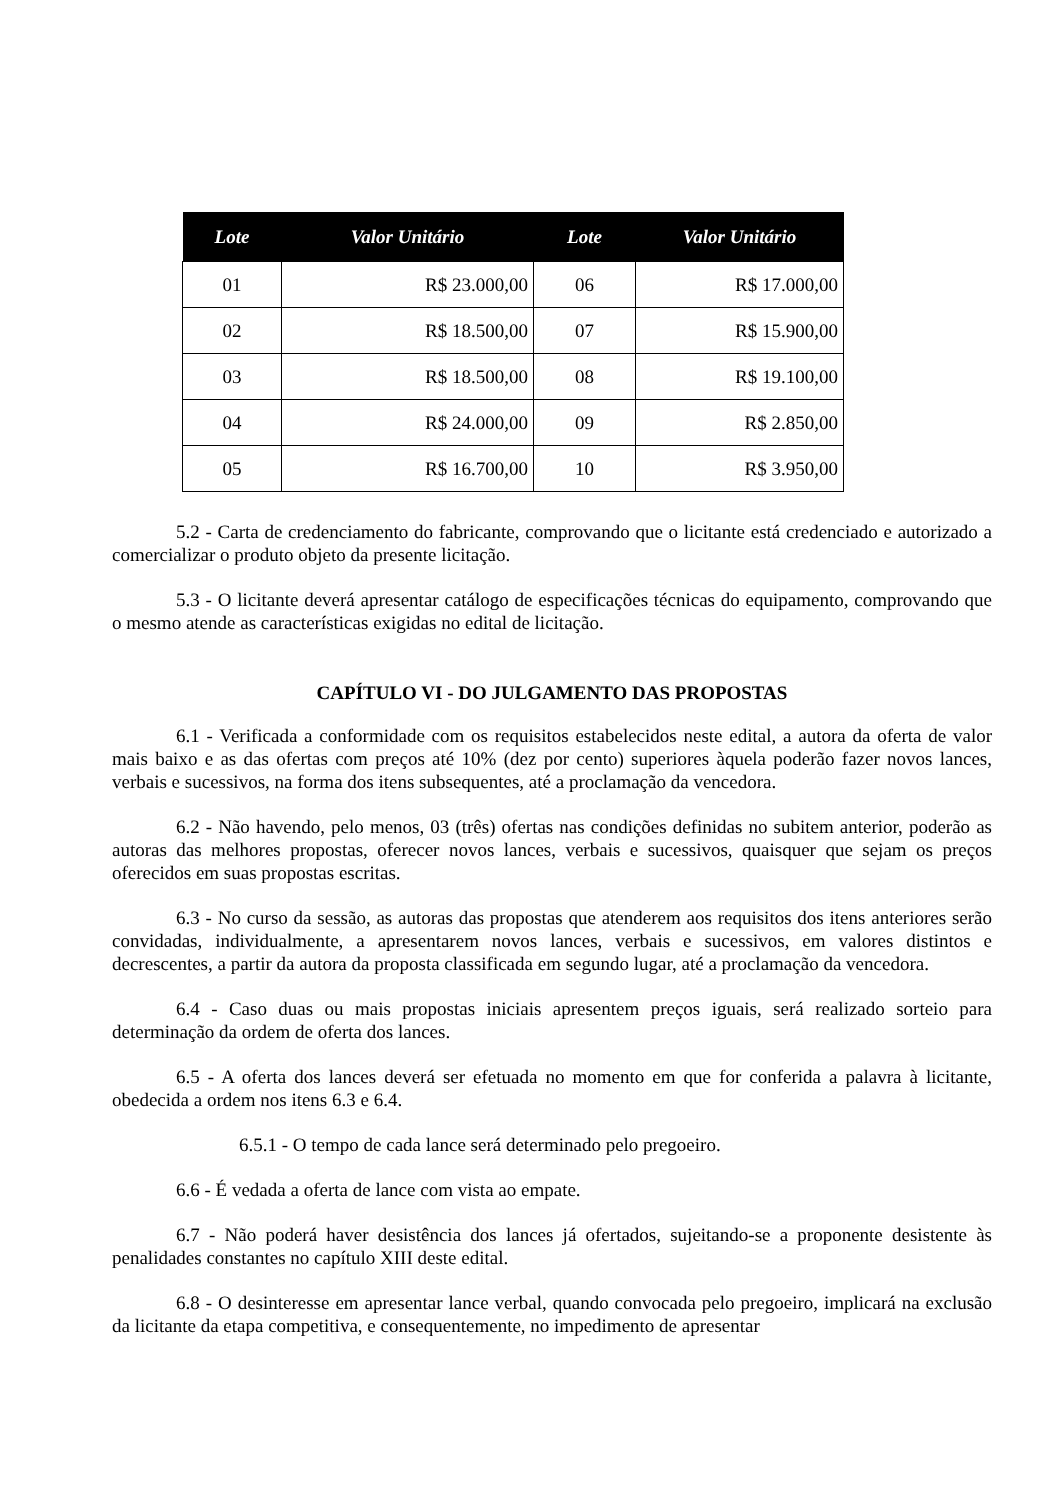| Lote | Valor Unitário | Lote | Valor Unitário |
| --- | --- | --- | --- |
| 01 | R$ 23.000,00 | 06 | R$ 17.000,00 |
| 02 | R$ 18.500,00 | 07 | R$ 15.900,00 |
| 03 | R$ 18.500,00 | 08 | R$ 19.100,00 |
| 04 | R$ 24.000,00 | 09 | R$ 2.850,00 |
| 05 | R$ 16.700,00 | 10 | R$ 3.950,00 |
5.2 - Carta de credenciamento do fabricante, comprovando que o licitante está credenciado e autorizado a comercializar o produto objeto da presente licitação.
5.3 - O licitante deverá apresentar catálogo de especificações técnicas do equipamento, comprovando que o mesmo atende as características exigidas no edital de licitação.
CAPÍTULO VI - DO JULGAMENTO DAS PROPOSTAS
6.1 - Verificada a conformidade com os requisitos estabelecidos neste edital, a autora da oferta de valor mais baixo e as das ofertas com preços até 10% (dez por cento) superiores àquela poderão fazer novos lances, verbais e sucessivos, na forma dos itens subsequentes, até a proclamação da vencedora.
6.2 - Não havendo, pelo menos, 03 (três) ofertas nas condições definidas no subitem anterior, poderão as autoras das melhores propostas, oferecer novos lances, verbais e sucessivos, quaisquer que sejam os preços oferecidos em suas propostas escritas.
6.3 - No curso da sessão, as autoras das propostas que atenderem aos requisitos dos itens anteriores serão convidadas, individualmente, a apresentarem novos lances, verbais e sucessivos, em valores distintos e decrescentes, a partir da autora da proposta classificada em segundo lugar, até a proclamação da vencedora.
6.4 - Caso duas ou mais propostas iniciais apresentem preços iguais, será realizado sorteio para determinação da ordem de oferta dos lances.
6.5 - A oferta dos lances deverá ser efetuada no momento em que for conferida a palavra à licitante, obedecida a ordem nos itens 6.3 e 6.4.
6.5.1 - O tempo de cada lance será determinado pelo pregoeiro.
6.6 - É vedada a oferta de lance com vista ao empate.
6.7 - Não poderá haver desistência dos lances já ofertados, sujeitando-se a proponente desistente às penalidades constantes no capítulo XIII deste edital.
6.8 - O desinteresse em apresentar lance verbal, quando convocada pelo pregoeiro, implicará na exclusão da licitante da etapa competitiva, e consequentemente, no impedimento de apresentar